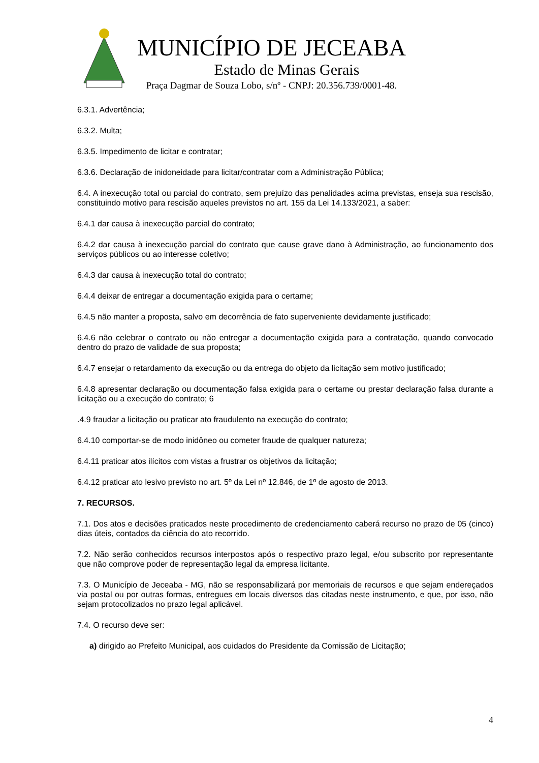MUNICÍPIO DE JECEABA
Estado de Minas Gerais
Praça Dagmar de Souza Lobo, s/nº - CNPJ: 20.356.739/0001-48.
6.3.1. Advertência;
6.3.2. Multa;
6.3.5. Impedimento de licitar e contratar;
6.3.6. Declaração de inidoneidade para licitar/contratar com a Administração Pública;
6.4. A inexecução total ou parcial do contrato, sem prejuízo das penalidades acima previstas, enseja sua rescisão, constituindo motivo para rescisão aqueles previstos no art. 155 da Lei 14.133/2021, a saber:
6.4.1 dar causa à inexecução parcial do contrato;
6.4.2 dar causa à inexecução parcial do contrato que cause grave dano à Administração, ao funcionamento dos serviços públicos ou ao interesse coletivo;
6.4.3 dar causa à inexecução total do contrato;
6.4.4 deixar de entregar a documentação exigida para o certame;
6.4.5 não manter a proposta, salvo em decorrência de fato superveniente devidamente justificado;
6.4.6 não celebrar o contrato ou não entregar a documentação exigida para a contratação, quando convocado dentro do prazo de validade de sua proposta;
6.4.7 ensejar o retardamento da execução ou da entrega do objeto da licitação sem motivo justificado;
6.4.8 apresentar declaração ou documentação falsa exigida para o certame ou prestar declaração falsa durante a licitação ou a execução do contrato; 6
.4.9 fraudar a licitação ou praticar ato fraudulento na execução do contrato;
6.4.10 comportar-se de modo inidôneo ou cometer fraude de qualquer natureza;
6.4.11 praticar atos ilícitos com vistas a frustrar os objetivos da licitação;
6.4.12 praticar ato lesivo previsto no art. 5º da Lei nº 12.846, de 1º de agosto de 2013.
7. RECURSOS.
7.1. Dos atos e decisões praticados neste procedimento de credenciamento caberá recurso no prazo de 05 (cinco) dias úteis, contados da ciência do ato recorrido.
7.2. Não serão conhecidos recursos interpostos após o respectivo prazo legal, e/ou subscrito por representante que não comprove poder de representação legal da empresa licitante.
7.3. O Município de Jeceaba - MG, não se responsabilizará por memoriais de recursos e que sejam endereçados via postal ou por outras formas, entregues em locais diversos das citadas neste instrumento, e que, por isso, não sejam protocolizados no prazo legal aplicável.
7.4. O recurso deve ser:
a) dirigido ao Prefeito Municipal, aos cuidados do Presidente da Comissão de Licitação;
4